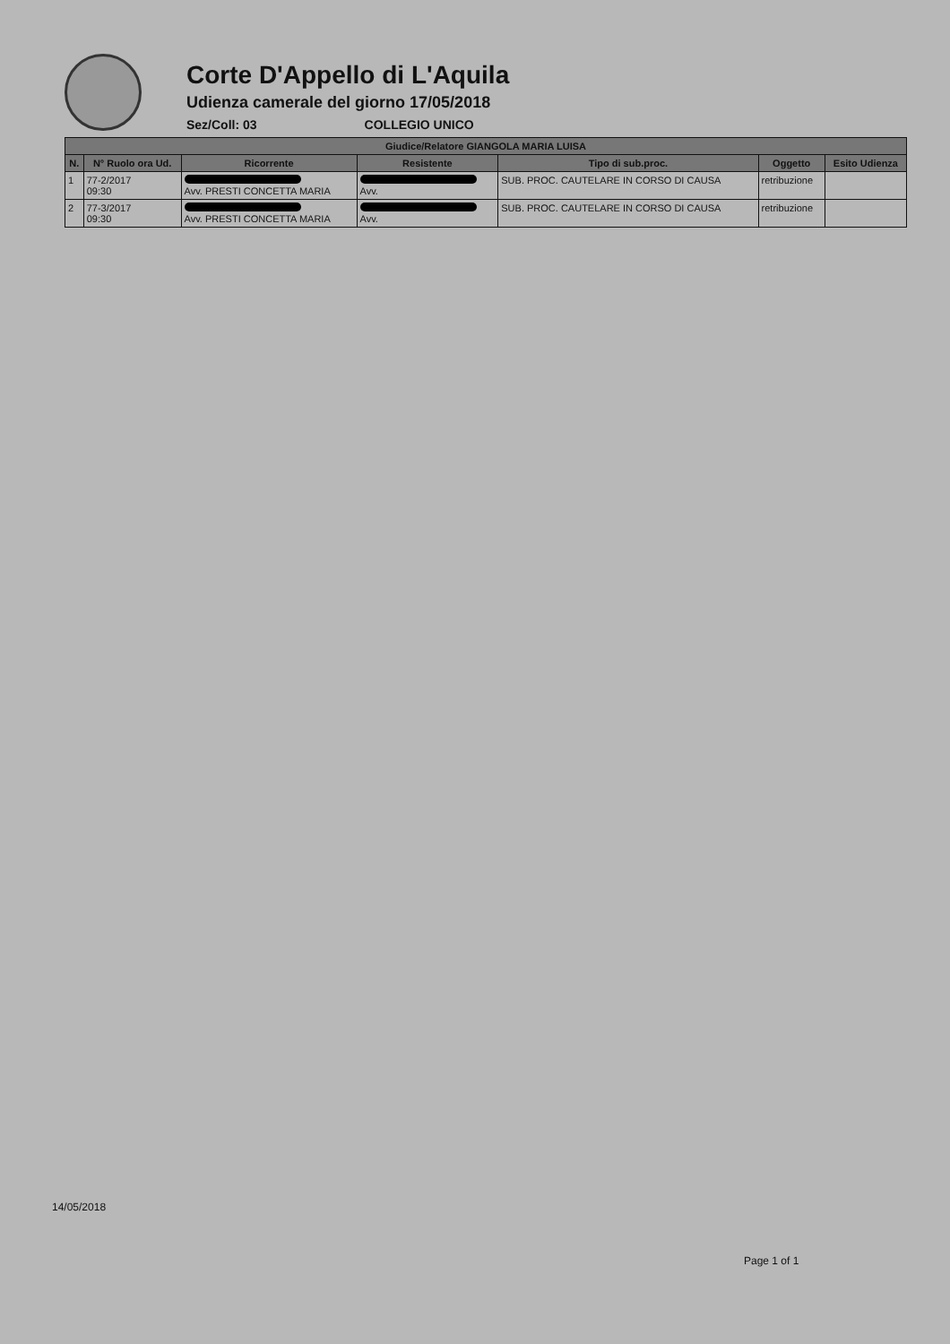Corte D'Appello di L'Aquila
Udienza camerale del giorno 17/05/2018
Sez/Coll: 03 COLLEGIO UNICO
| Giudice/Relatore GIANGOLA MARIA LUISA | | | | | | |
| --- | --- | --- | --- | --- | --- | --- |
| N. | N° Ruolo ora Ud. | Ricorrente | Resistente | Tipo di sub.proc. | Oggetto | Esito Udienza |
| 1 | 77-2/2017 09:30 | Avv. PRESTI CONCETTA MARIA | Avv. | SUB. PROC. CAUTELARE IN CORSO DI CAUSA | retribuzione | |
| 2 | 77-3/2017 09:30 | Avv. PRESTI CONCETTA MARIA | Avv. | SUB. PROC. CAUTELARE IN CORSO DI CAUSA | retribuzione | |
14/05/2018
Page 1 of 1